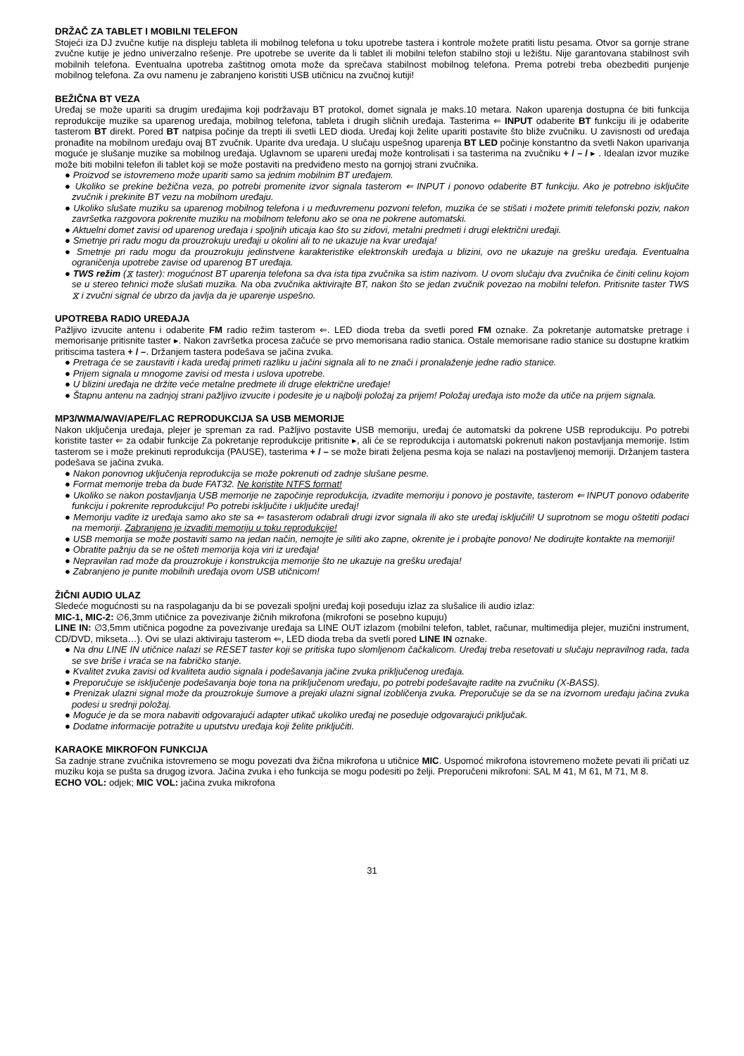DRŽAČ ZA TABLET I MOBILNI TELEFON
Stojeći iza DJ zvučne kutije na displeju tableta ili mobilnog telefona u toku upotrebe tastera i kontrole možete pratiti listu pesama. Otvor sa gornje strane zvučne kutije je jedno univerzalno rešenje. Pre upotrebe se uverite da li tablet ili mobilni telefon stabilno stoji u ležištu. Nije garantovana stabilnost svih mobilnih telefona. Eventualna upotreba zaštitnog omota može da sprečava stabilnost mobilnog telefona. Prema potrebi treba obezbediti punjenje mobilnog telefona. Za ovu namenu je zabranjeno koristiti USB utičnicu na zvučnoj kutiji!
BEŽIČNA BT VEZA
Uređaj se može upariti sa drugim uređajima koji podržavaju BT protokol, domet signala je maks.10 metara. Nakon uparenja dostupna će biti funkcija reprodukcije muzike sa uparenog uređaja, mobilnog telefona, tableta i drugih sličnih uređaja. Tasterima ⇐ INPUT odaberite BT funkciju ili je odaberite tasterom BT direkt. Pored BT natpisa počinje da trepti ili svetli LED dioda. Uređaj koji želite upariti postavite što bliže zvučniku. U zavisnosti od uređaja pronađite na mobilnom uređaju ovaj BT zvučnik. Uparite dva uređaja. U slučaju uspešnog uparenja BT LED počinje konstantno da svetli Nakon uparivanja moguće je slušanje muzike sa mobilnog uređaja. Uglavnom se upareni uređaj može kontrolisati i sa tasterima na zvučniku + / – / ▸ . Idealan izvor muzike može biti mobilni telefon ili tablet koji se može postaviti na predviđeno mesto na gornjoj strani zvučnika.
● Proizvod se istovremeno može upariti samo sa jednim mobilnim BT uređajem.
● Ukoliko se prekine bežična veza, po potrebi promenite izvor signala tasterom ⇐ INPUT i ponovo odaberite BT funkciju. Ako je potrebno isključite zvučnik i prekinite BT vezu na mobilnom uređaju.
● Ukoliko slušate muziku sa uparenog mobilnog telefona i u međuvremenu pozvoni telefon, muzika će se stišati i možete primiti telefonski poziv, nakon završetka razgovora pokrenite muziku na mobilnom telefonu ako se ona ne pokrene automatski.
● Aktuelni domet zavisi od uparenog uređaja i spoljnih uticaja kao što su zidovi, metalni predmeti i drugi električni uređaji.
● Smetnje pri radu mogu da prouzrokuju uređaji u okolini ali to ne ukazuje na kvar uređaja!
● Smetnje pri radu mogu da prouzrokuju jedinstvene karakteristike elektronskih uređaja u blizini, ovo ne ukazuje na grešku uređaja. Eventualna ograničenja upotrebe zavise od uparenog BT uređaja.
● TWS režim (⧖ taster): mogućnost BT uparenja telefona sa dva ista tipa zvučnika sa istim nazivom. U ovom slučaju dva zvučnika će činiti celinu kojom se u stereo tehnici može slušati muzika. Na oba zvučnika aktivirajte BT, nakon što se jedan zvučnik povezao na mobilni telefon. Pritisnite taster TWS ⧖ i zvučni signal će ubrzo da javlja da je uparenje uspešno.
UPOTREBA RADIO UREĐAJA
Pažljivo izvucite antenu i odaberite FM radio režim tasterom ⇐. LED dioda treba da svetli pored FM oznake. Za pokretanje automatske pretrage i memorisanje pritisnite taster ▸. Nakon završetka procesa začuće se prvo memorisana radio stanica. Ostale memorisane radio stanice su dostupne kratkim pritiscima tastera + / –. Držanjem tastera podešava se jačina zvuka.
● Pretraga će se zaustaviti i kada uređaj primeti razliku u jačini signala ali to ne znači i pronalaženje jedne radio stanice.
● Prijem signala u mnogome zavisi od mesta i uslova upotrebe.
● U blizini uređaja ne držite veće metalne predmete ili druge električne uređaje!
● Štapnu antenu na zadnjoj strani pažljivo izvucite i podesite je u najbolji položaj za prijem! Položaj uređaja isto može da utiče na prijem signala.
MP3/WMA/WAV/APE/FLAC REPRODUKCIJA SA USB MEMORIJE
Nakon uključenja uređaja, plejer je spreman za rad. Pažljivo postavite USB memoriju, uređaj će automatski da pokrene USB reprodukciju. Po potrebi koristite taster ⇐ za odabir funkcije Za pokretanje reprodukcije pritisnite ▸, ali će se reprodukcija i automatski pokrenuti nakon postavljanja memorije. Istim tasterom se i može prekinuti reprodukcija (PAUSE), tasterima + / – se može birati željena pesma koja se nalazi na postavljenoj memoriji. Držanjem tastera podešava se jačina zvuka.
● Nakon ponovnog uključenja reprodukcija se može pokrenuti od zadnje slušane pesme.
● Format memorije treba da bude FAT32. Ne koristite NTFS format!
● Ukoliko se nakon postavljanja USB memorije ne započinje reprodukcija, izvadite memoriju i ponovo je postavite, tasterom ⇐ INPUT ponovo odaberite funkciju i pokrenite reprodukciju! Po potrebi isključite i uključite uređaj!
● Memoriju vadite iz uređaja samo ako ste sa ⇐ tasasterom odabrali drugi izvor signala ili ako ste uređaj isključili! U suprotnom se mogu oštetiti podaci na memoriji. Zabranjeno je izvaditi memoriju u toku reprodukcije!
● USB memorija se može postaviti samo na jedan način, nemojte je siliti ako zapne, okrenite je i probajte ponovo! Ne dodirujte kontakte na memoriji!
● Obratite pažnju da se ne ošteti memorija koja viri iz uređaja!
● Nepravilan rad može da prouzrokuje i konstrukcija memorije što ne ukazuje na grešku uređaja!
● Zabranjeno je punite mobilnih uređaja ovom USB utičnicom!
ŽIČNI AUDIO ULAZ
Sledeće mogućnosti su na raspolaganju da bi se povezali spoljni uređaj koji poseduju izlaz za slušalice ili audio izlaz:
MIC-1, MIC-2: ∅6,3mm utičnice za povezivanje žičnih mikrofona (mikrofoni se posebno kupuju)
LINE IN: ∅3,5mm utičnica pogodne za povezivanje uređaja sa LINE OUT izlazom (mobilni telefon, tablet, računar, multimedija plejer, muzični instrument, CD/DVD, mikseta…). Ovi se ulazi aktiviraju tasterom ⇐, LED dioda treba da svetli pored LINE IN oznake.
● Na dnu LINE IN utičnice nalazi se RESET taster koji se pritiska tupo slomljenom čačkalicom. Uređaj treba resetovati u slučaju nepravilnog rada, tada se sve briše i vraća se na fabričko stanje.
● Kvalitet zvuka zavisi od kvaliteta audio signala i podešavanja jačine zvuka priključenog uređaja.
● Preporučuje se isključenje podešavanja boje tona na priključenom uređaju, po potrebi podešavajte radite na zvučniku (X-BASS).
● Prenizak ulazni signal može da prouzrokuje šumove a prejaki ulazni signal izobličenja zvuka. Preporučuje se da se na izvornom uređaju jačina zvuka podesi u srednji položaj.
● Moguće je da se mora nabaviti odgovarajući adapter utikač ukoliko uređaj ne poseduje odgovarajući priključak.
● Dodatne informacije potražite u uputstvu uređaja koji želite priključiti.
KARAOKE MIKROFON FUNKCIJA
Sa zadnje strane zvučnika istovremeno se mogu povezati dva žična mikrofona u utičnice MIC. Uspomoć mikrofona istovremeno možete pevati ili pričati uz muziku koja se pušta sa drugog izvora. Jačina zvuka i eho funkcija se mogu podesiti po želji. Preporučeni mikrofoni: SAL M 41, M 61, M 71, M 8.
ECHO VOL: odjek; MIC VOL: jačina zvuka mikrofona
31